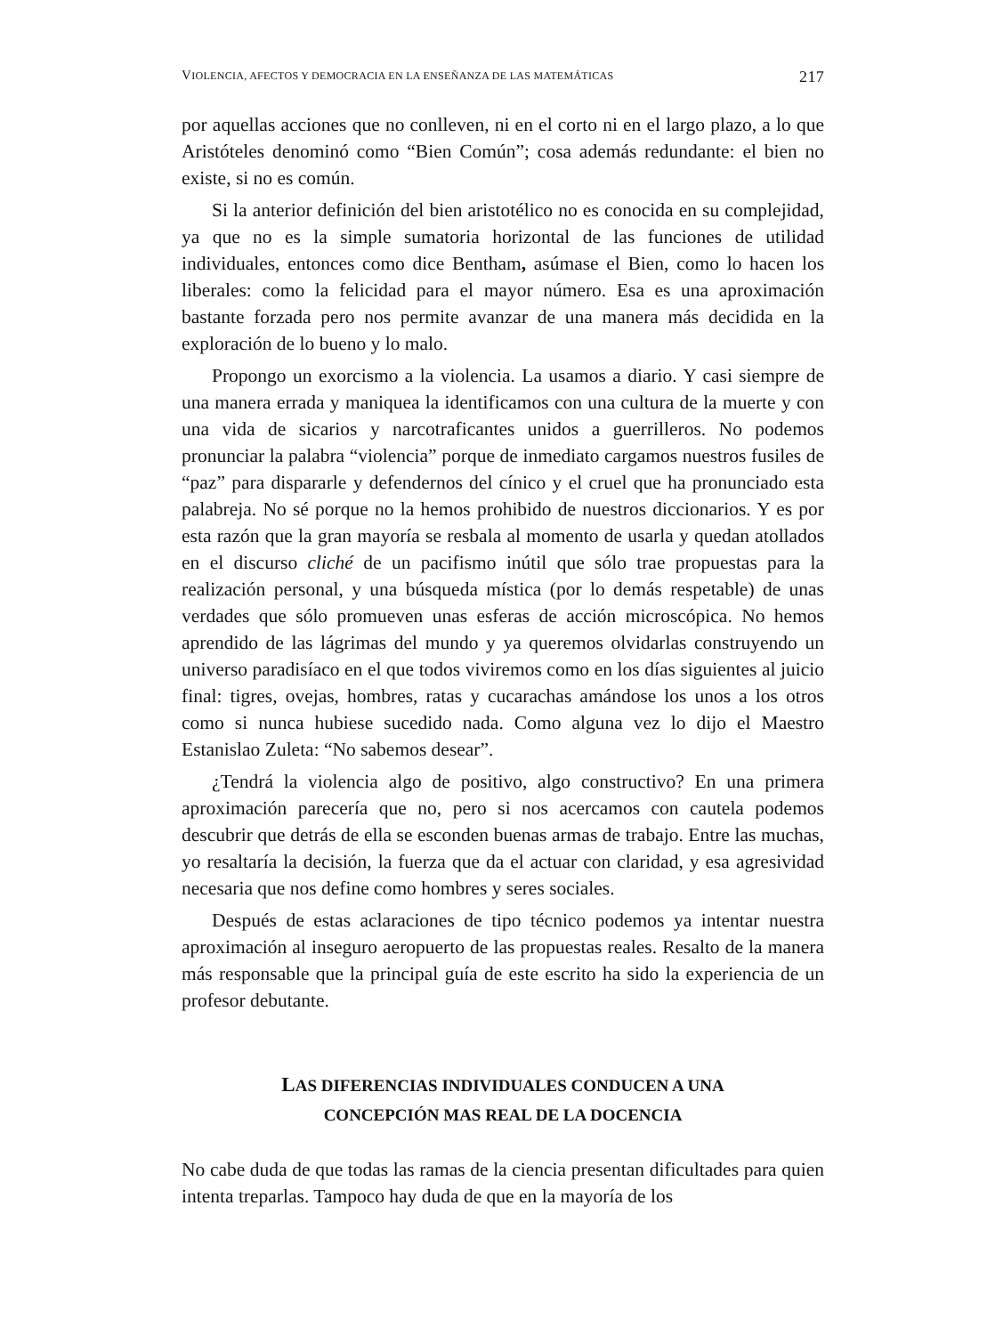VIOLENCIA, AFECTOS Y DEMOCRACIA EN LA ENSEÑANZA DE LAS MATEMÁTICAS 217
por aquellas acciones que no conlleven, ni en el corto ni en el largo plazo, a lo que Aristóteles denominó como “Bien Común”; cosa además redundante: el bien no existe, si no es común.
Si la anterior definición del bien aristotélico no es conocida en su complejidad, ya que no es la simple sumatoria horizontal de las funciones de utilidad individuales, entonces como dice Bentham, asúmase el Bien, como lo hacen los liberales: como la felicidad para el mayor número. Esa es una aproximación bastante forzada pero nos permite avanzar de una manera más decidida en la exploración de lo bueno y lo malo.
Propongo un exorcismo a la violencia. La usamos a diario. Y casi siempre de una manera errada y maniquea la identificamos con una cultura de la muerte y con una vida de sicarios y narcotraficantes unidos a guerrilleros. No podemos pronunciar la palabra “violencia” porque de inmediato cargamos nuestros fusiles de “paz” para dispararle y defendernos del cínico y el cruel que ha pronunciado esta palabreja. No sé porque no la hemos prohibido de nuestros diccionarios. Y es por esta razón que la gran mayoría se resbala al momento de usarla y quedan atollados en el discurso cliché de un pacifismo inútil que sólo trae propuestas para la realización personal, y una búsqueda mística (por lo demás respetable) de unas verdades que sólo promueven unas esferas de acción microscópica. No hemos aprendido de las lágrimas del mundo y ya queremos olvidarlas construyendo un universo paradisíaco en el que todos viviremos como en los días siguientes al juicio final: tigres, ovejas, hombres, ratas y cucarachas amándose los unos a los otros como si nunca hubiese sucedido nada. Como alguna vez lo dijo el Maestro Estanislao Zuleta: “No sabemos desear”.
¿Tendrá la violencia algo de positivo, algo constructivo? En una primera aproximación parecería que no, pero si nos acercamos con cautela podemos descubrir que detrás de ella se esconden buenas armas de trabajo. Entre las muchas, yo resaltaría la decisión, la fuerza que da el actuar con claridad, y esa agresividad necesaria que nos define como hombres y seres sociales.
Después de estas aclaraciones de tipo técnico podemos ya intentar nuestra aproximación al inseguro aeropuerto de las propuestas reales. Resalto de la manera más responsable que la principal guía de este escrito ha sido la experiencia de un profesor debutante.
LAS DIFERENCIAS INDIVIDUALES CONDUCEN A UNA
CONCEPCIÓN MAS REAL DE LA DOCENCIA
No cabe duda de que todas las ramas de la ciencia presentan dificultades para quien intenta treparlas. Tampoco hay duda de que en la mayoría de los